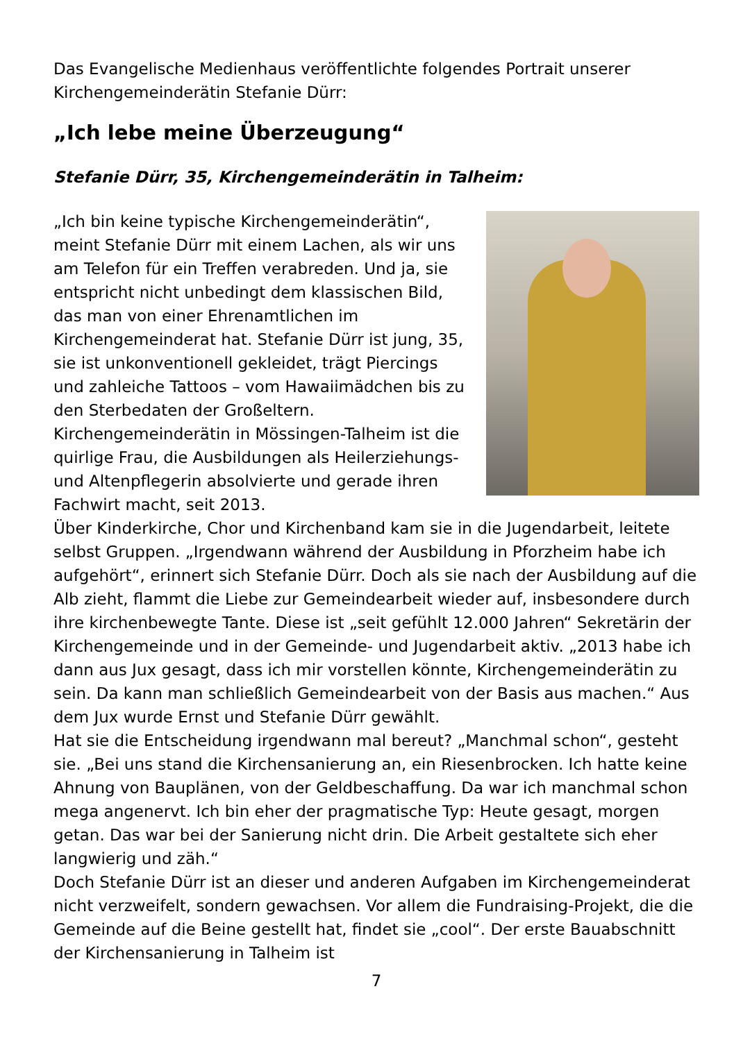Das Evangelische Medienhaus veröffentlichte folgendes Portrait unserer Kirchengemeinderätin Stefanie Dürr:
„Ich lebe meine Überzeugung“
Stefanie Dürr, 35, Kirchengemeinderätin in Talheim:
„Ich bin keine typische Kirchengemeinderätin“, meint Stefanie Dürr mit einem Lachen, als wir uns am Telefon für ein Treffen verabreden. Und ja, sie entspricht nicht unbedingt dem klassischen Bild, das man von einer Ehrenamtlichen im Kirchengemeinderat hat. Stefanie Dürr ist jung, 35, sie ist unkonventionell gekleidet, trägt Piercings und zahleiche Tattoos – vom Hawaiimädchen bis zu den Sterbedaten der Großeltern. Kirchengemeinderätin in Mössingen-Talheim ist die quirlige Frau, die Ausbildungen als Heilerziehungs- und Altenpflegerin absolvierte und gerade ihren Fachwirt macht, seit 2013.
Über Kinderkirche, Chor und Kirchenband kam sie in die Jugendarbeit, leitete selbst Gruppen. „Irgendwann während der Ausbildung in Pforzheim habe ich aufgehört“, erinnert sich Stefanie Dürr. Doch als sie nach der Ausbildung auf die Alb zieht, flammt die Liebe zur Gemeindearbeit wieder auf, insbesondere durch ihre kirchenbewegte Tante. Diese ist „seit gefühlt 12.000 Jahren“ Sekretärin der Kirchengemeinde und in der Gemeinde- und Jugendarbeit aktiv. „2013 habe ich dann aus Jux gesagt, dass ich mir vorstellen könnte, Kirchengemeinderätin zu sein. Da kann man schließlich Gemeindearbeit von der Basis aus machen.“ Aus dem Jux wurde Ernst und Stefanie Dürr gewählt.
Hat sie die Entscheidung irgendwann mal bereut? „Manchmal schon“, gesteht sie. „Bei uns stand die Kirchensanierung an, ein Riesenbrocken. Ich hatte keine Ahnung von Bauplänen, von der Geldbeschaffung. Da war ich manchmal schon mega angenervt. Ich bin eher der pragmatische Typ: Heute gesagt, morgen getan. Das war bei der Sanierung nicht drin. Die Arbeit gestaltete sich eher langwierig und zäh.“
Doch Stefanie Dürr ist an dieser und anderen Aufgaben im Kirchengemeinderat nicht verzweifelt, sondern gewachsen. Vor allem die Fundraising-Projekt, die die Gemeinde auf die Beine gestellt hat, findet sie „cool“. Der erste Bauabschnitt der Kirchensanierung in Talheim ist
7